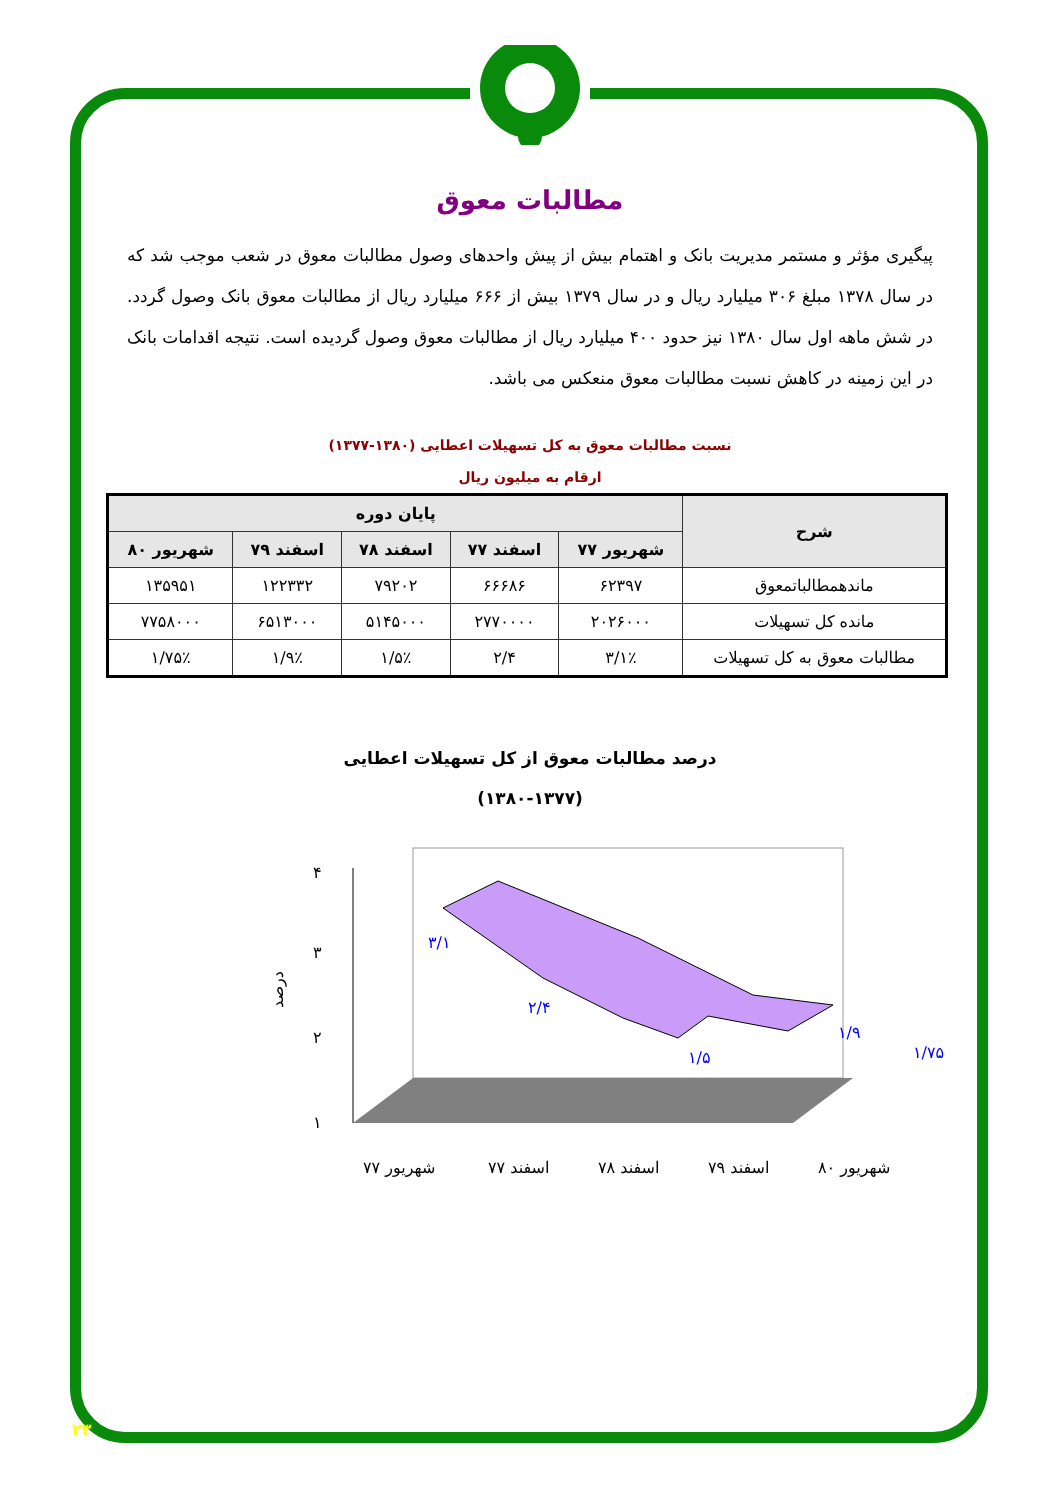مطالبات معوق
پیگیری مؤثر و مستمر مدیریت بانک و اهتمام بیش از پیش واحدهای وصول مطالبات معوق در شعب موجب شد که در سال ۱۳۷۸ مبلغ ۳۰۶ میلیارد ریال و در سال ۱۳۷۹ بیش از ۶۶۶ میلیارد ریال از مطالبات معوق بانک وصول گردد. در شش ماهه اول سال ۱۳۸۰ نیز حدود ۴۰۰ میلیارد ریال از مطالبات معوق وصول گردیده است. نتیجه اقدامات بانک در این زمینه در کاهش نسبت مطالبات معوق منعکس می باشد.
نسبت مطالبات معوق به کل تسهیلات اعطایی (۱۳۸۰-۱۳۷۷)
ارقام به میلیون ریال
| شرح | پایان دوره | | | | |
| --- | --- | --- | --- | --- | --- |
| | شهریور ۷۷ | اسفند ۷۷ | اسفند ۷۸ | اسفند ۷۹ | شهریور ۸۰ |
| ماندهمطالباتمعوق | ۶۲۳۹۷ | ۶۶۶۸۶ | ۷۹۲۰۲ | ۱۲۲۳۳۲ | ۱۳۵۹۵۱ |
| مانده کل تسهیلات | ۲۰۲۶۰۰۰ | ۲۷۷۰۰۰۰ | ۵۱۴۵۰۰۰ | ۶۵۱۳۰۰۰ | ۷۷۵۸۰۰۰ |
| مطالبات معوق به کل تسهیلات | ۳/۱٪ | ۲/۴ | ۱/۵٪ | ۱/۹٪ | ۱/۷۵٪ |
درصد مطالبات معوق از کل تسهیلات اعطایی
(۱۳۸۰-۱۳۷۷)
۴
۳
۲
۱
درصد
۳/۱
۲/۴
۱/۵
۱/۹
۱/۷۵
شهریور ۷۷
اسفند ۷۷
اسفند ۷۸
اسفند ۷۹
شهریور ۸۰
۲۳